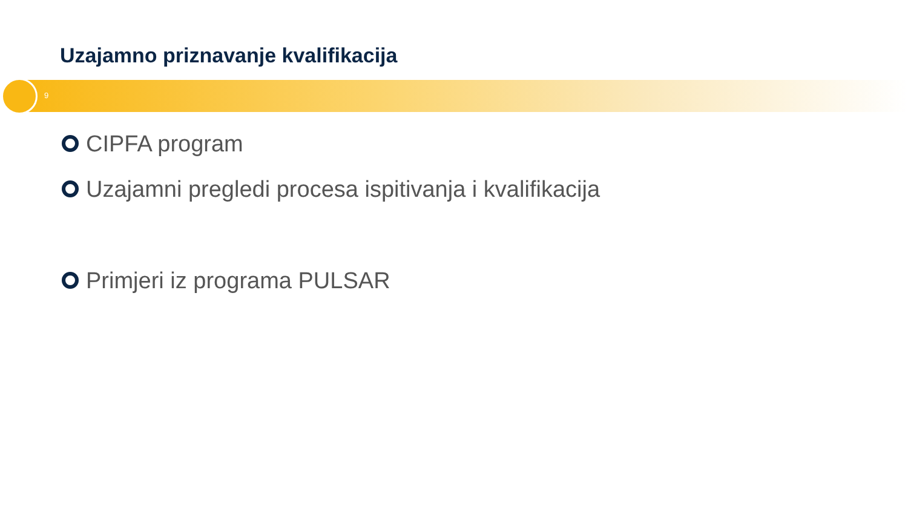Uzajamno priznavanje kvalifikacija
9
CIPFA program
Uzajamni pregledi procesa ispitivanja i kvalifikacija
Primjeri iz programa PULSAR